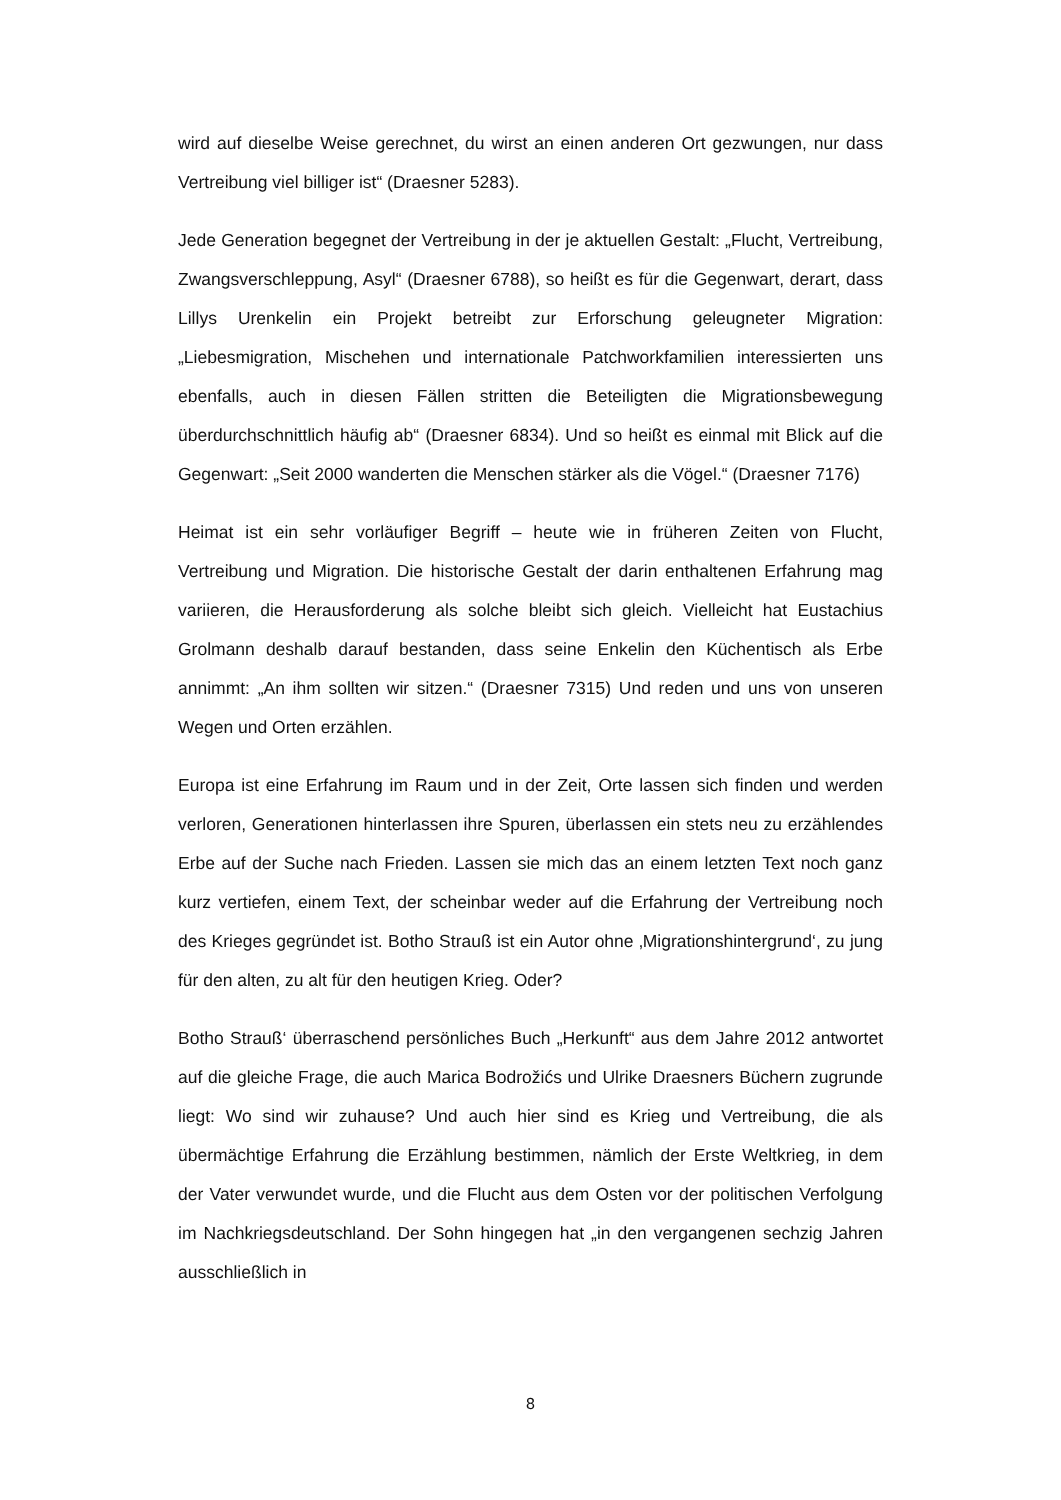wird auf dieselbe Weise gerechnet, du wirst an einen anderen Ort gezwungen, nur dass Vertreibung viel billiger ist“ (Draesner 5283).
Jede Generation begegnet der Vertreibung in der je aktuellen Gestalt: „Flucht, Vertreibung, Zwangsverschleppung, Asyl“ (Draesner 6788), so heißt es für die Gegenwart, derart, dass Lillys Urenkelin ein Projekt betreibt zur Erforschung geleugneter Migration: „Liebesmigration, Mischehen und internationale Patchworkfamilien interessierten uns ebenfalls, auch in diesen Fällen stritten die Beteiligten die Migrationsbewegung überdurchschnittlich häufig ab“ (Draesner 6834). Und so heißt es einmal mit Blick auf die Gegenwart: „Seit 2000 wanderten die Menschen stärker als die Vögel.“ (Draesner 7176)
Heimat ist ein sehr vorläufiger Begriff – heute wie in früheren Zeiten von Flucht, Vertreibung und Migration. Die historische Gestalt der darin enthaltenen Erfahrung mag variieren, die Herausforderung als solche bleibt sich gleich. Vielleicht hat Eustachius Grolmann deshalb darauf bestanden, dass seine Enkelin den Küchentisch als Erbe annimmt: „An ihm sollten wir sitzen.“ (Draesner 7315) Und reden und uns von unseren Wegen und Orten erzählen.
Europa ist eine Erfahrung im Raum und in der Zeit, Orte lassen sich finden und werden verloren, Generationen hinterlassen ihre Spuren, überlassen ein stets neu zu erzählendes Erbe auf der Suche nach Frieden. Lassen sie mich das an einem letzten Text noch ganz kurz vertiefen, einem Text, der scheinbar weder auf die Erfahrung der Vertreibung noch des Krieges gegründet ist. Botho Strauß ist ein Autor ohne ‚Migrationshintergrund‘, zu jung für den alten, zu alt für den heutigen Krieg. Oder?
Botho Strauß‘ überraschend persönliches Buch „Herkunft“ aus dem Jahre 2012 antwortet auf die gleiche Frage, die auch Marica Bodrožićs und Ulrike Draesners Büchern zugrunde liegt: Wo sind wir zuhause? Und auch hier sind es Krieg und Vertreibung, die als übermächtige Erfahrung die Erzählung bestimmen, nämlich der Erste Weltkrieg, in dem der Vater verwundet wurde, und die Flucht aus dem Osten vor der politischen Verfolgung im Nachkriegsdeutschland. Der Sohn hingegen hat „in den vergangenen sechzig Jahren ausschließlich in
8